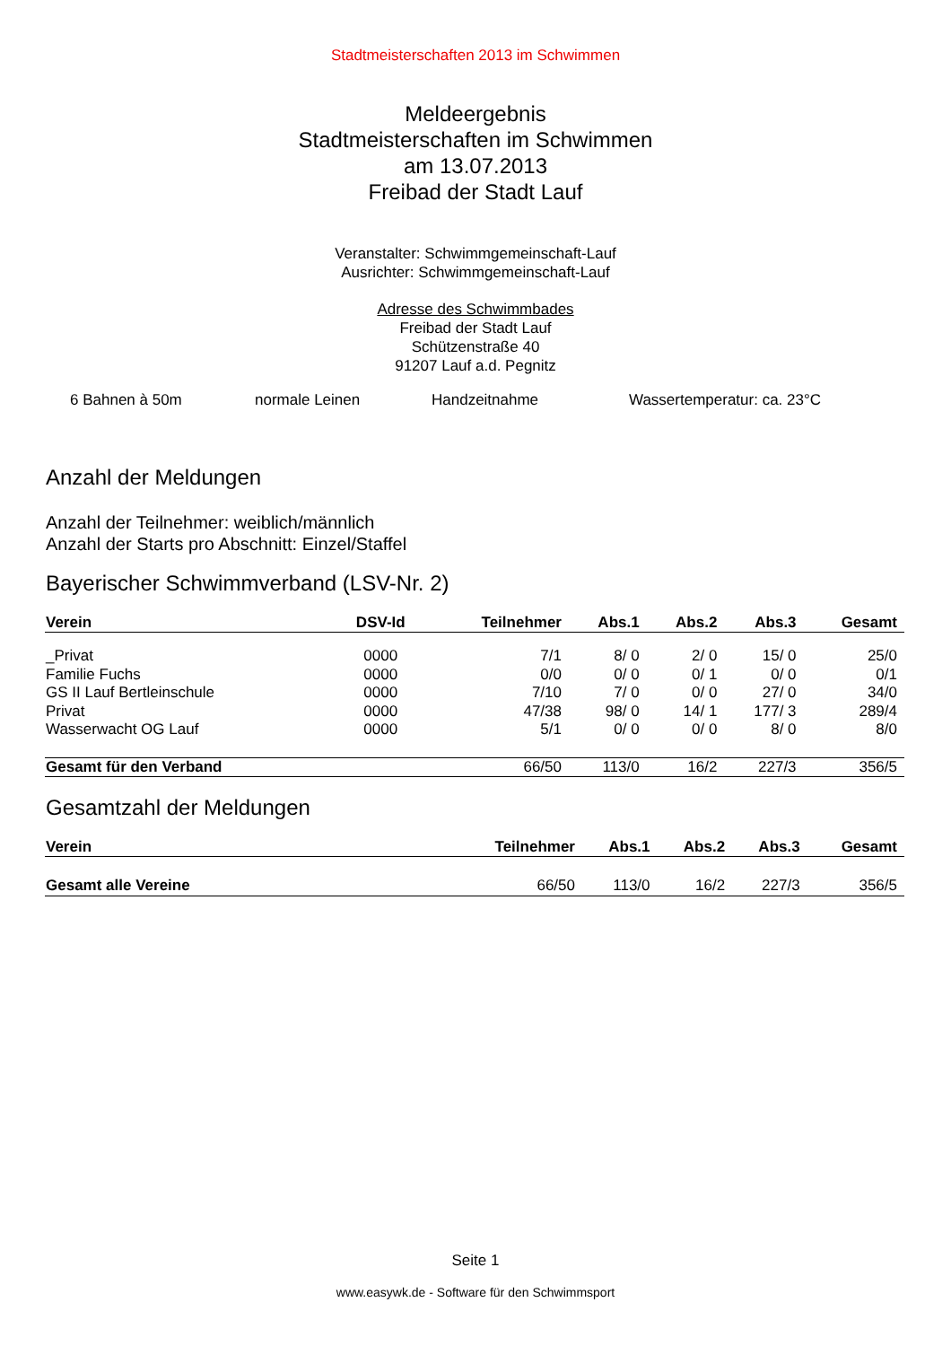Stadtmeisterschaften 2013 im Schwimmen
Meldeergebnis
Stadtmeisterschaften im Schwimmen
am 13.07.2013
Freibad der Stadt Lauf
Veranstalter: Schwimmgemeinschaft-Lauf
Ausrichter: Schwimmgemeinschaft-Lauf
Adresse des Schwimmbades
Freibad der Stadt Lauf
Schützenstraße 40
91207 Lauf a.d. Pegnitz
6 Bahnen à 50m normale Leinen Handzeitnahme Wassertemperatur: ca. 23°C
Anzahl der Meldungen
Anzahl der Teilnehmer: weiblich/männlich
Anzahl der Starts pro Abschnitt: Einzel/Staffel
Bayerischer Schwimmverband (LSV-Nr. 2)
| Verein | DSV-Id | Teilnehmer | Abs.1 | Abs.2 | Abs.3 | Gesamt |
| --- | --- | --- | --- | --- | --- | --- |
| _Privat | 0000 | 7/1 | 8/ 0 | 2/ 0 | 15/ 0 | 25/0 |
| Familie Fuchs | 0000 | 0/0 | 0/ 0 | 0/ 1 | 0/ 0 | 0/1 |
| GS II Lauf Bertleinschule | 0000 | 7/10 | 7/ 0 | 0/ 0 | 27/ 0 | 34/0 |
| Privat | 0000 | 47/38 | 98/ 0 | 14/ 1 | 177/ 3 | 289/4 |
| Wasserwacht OG Lauf | 0000 | 5/1 | 0/ 0 | 0/ 0 | 8/ 0 | 8/0 |
| Gesamt für den Verband | | 66/50 | 113/0 | 16/2 | 227/3 | 356/5 |
Gesamtzahl der Meldungen
| Verein | Teilnehmer | Abs.1 | Abs.2 | Abs.3 | Gesamt |
| --- | --- | --- | --- | --- | --- |
| Gesamt alle Vereine | 66/50 | 113/0 | 16/2 | 227/3 | 356/5 |
Seite 1
www.easywk.de - Software für den Schwimmsport